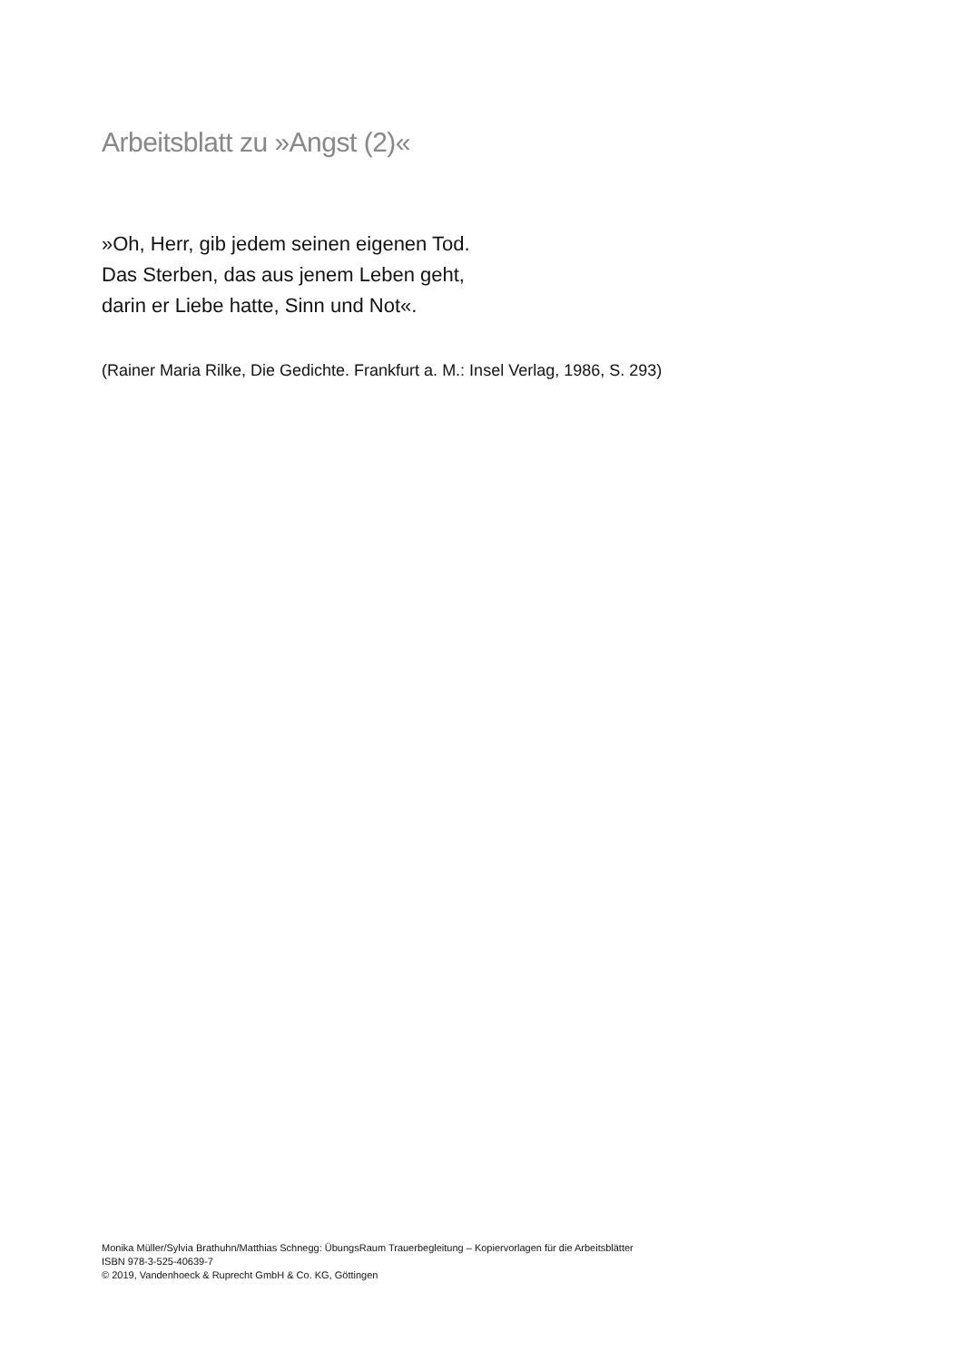Arbeitsblatt zu »Angst (2)«
»Oh, Herr, gib jedem seinen eigenen Tod.
Das Sterben, das aus jenem Leben geht,
darin er Liebe hatte, Sinn und Not«.
(Rainer Maria Rilke, Die Gedichte. Frankfurt a. M.: Insel Verlag, 1986, S. 293)
Monika Müller/Sylvia Brathuhn/Matthias Schnegg: ÜbungsRaum Trauerbegleitung – Kopiervorlagen für die Arbeitsblätter
ISBN 978-3-525-40639-7
© 2019, Vandenhoeck & Ruprecht GmbH & Co. KG, Göttingen